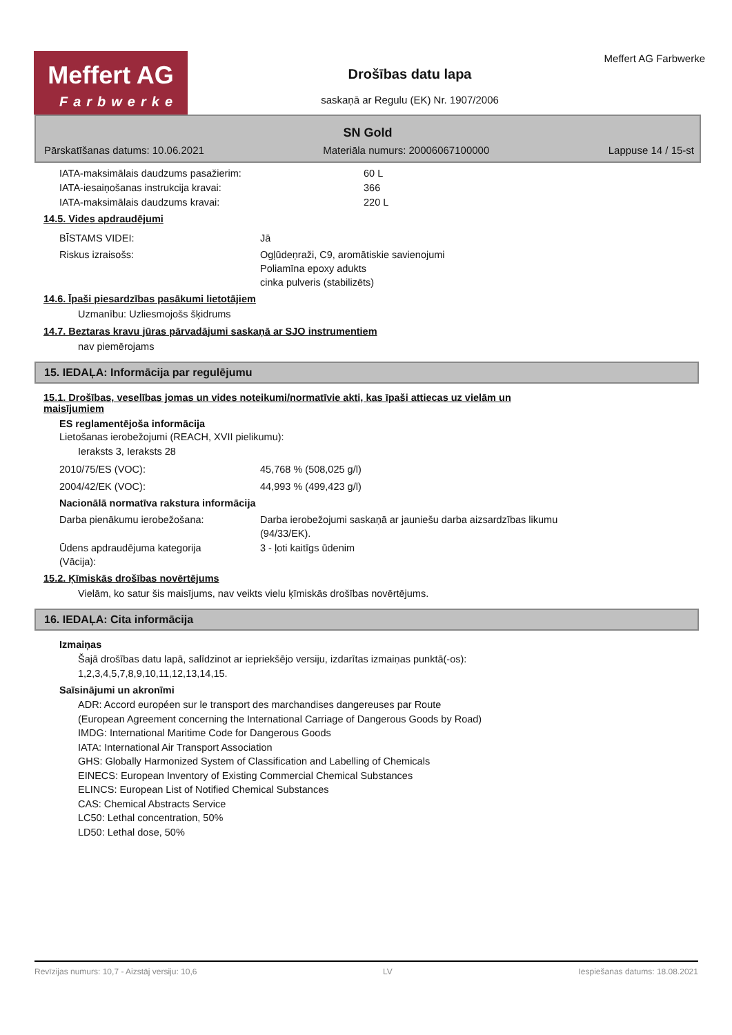Meffert AG
Farbwerke
Drošības datu lapa
saskaņā ar Regulu (EK) Nr. 1907/2006
Meffert AG Farbwerke
SN Gold
Pārskatīšanas datums: 10.06.2021 Materiāla numurs: 20006067100000 Lappuse 14 / 15-st
IATA-maksimālais daudzums pasažierim: 60 L
IATA-iesaiņošanas instrukcija kravai: 366
IATA-maksimālais daudzums kravai: 220 L
14.5. Vides apdraudējumi
BĪSTAMS VIDEI: Jā
Riskus izraisošs: Ogļūdeņraži, C9, aromātiskie savienojumi
Poliamīna epoxy adukts
cinka pulveris (stabilizēts)
14.6. Īpaši piesardzības pasākumi lietotājiem
Uzmanību: Uzliesmojošs šķidrums
14.7. Beztaras kravu jūras pārvadājumi saskaņā ar SJO instrumentiem
nav piemērojams
15. IEDAĻA: Informācija par regulējumu
15.1. Drošības, veselības jomas un vides noteikumi/normatīvie akti, kas īpaši attiecas uz vielām un
maisījumiem
ES reglamentējoša informācija
Lietošanas ierobežojumi (REACH, XVII pielikumu):
Ieraksts 3, Ieraksts 28
2010/75/ES (VOC): 45,768 % (508,025 g/l)
2004/42/EK (VOC): 44,993 % (499,423 g/l)
Nacionālā normatīva rakstura informācija
Darba pienākumu ierobežošana: Darba ierobežojumi saskaņā ar jauniešu darba aizsardzības likumu
(94/33/EK).
Ūdens apdraudējuma kategorija
(Vācija): 3 - ļoti kaitīgs ūdenim
15.2. Ķīmiskās drošības novērtējums
Vielām, ko satur šis maisījums, nav veikts vielu ķīmiskās drošības novērtējums.
16. IEDAĻA: Cita informācija
Izmaiņas
Šajā drošības datu lapā, salīdzinot ar iepriekšējo versiju, izdarītas izmaiņas punktā(-os):
1,2,3,4,5,7,8,9,10,11,12,13,14,15.
Saīsinājumi un akronīmi
ADR: Accord européen sur le transport des marchandises dangereuses par Route
(European Agreement concerning the International Carriage of Dangerous Goods by Road)
IMDG: International Maritime Code for Dangerous Goods
IATA: International Air Transport Association
GHS: Globally Harmonized System of Classification and Labelling of Chemicals
EINECS: European Inventory of Existing Commercial Chemical Substances
ELINCS: European List of Notified Chemical Substances
CAS: Chemical Abstracts Service
LC50: Lethal concentration, 50%
LD50: Lethal dose, 50%
Revīzijas numurs: 10,7 - Aizstāj versiju: 10,6 LV Iespiešanas datums: 18.08.2021